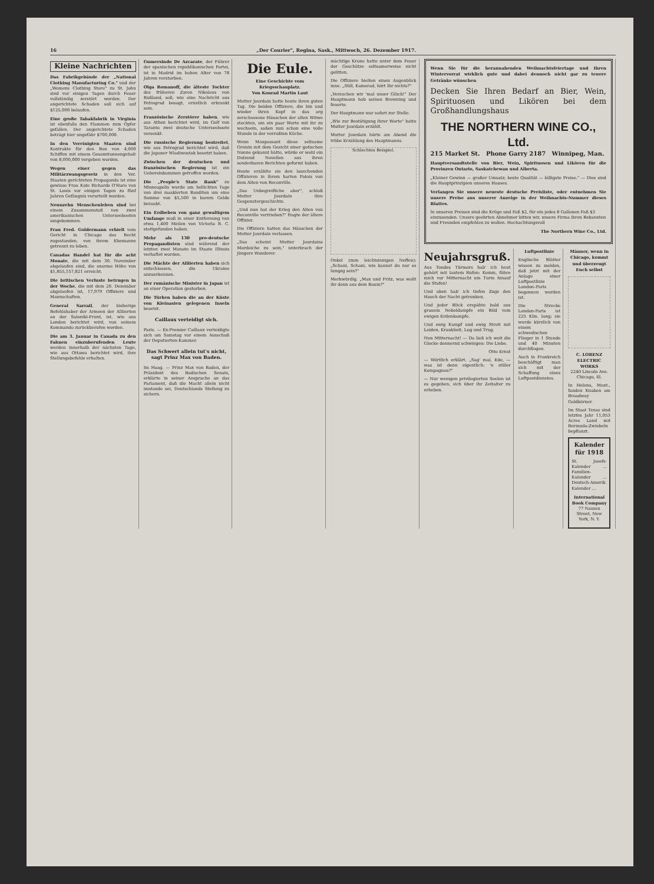16 „Der Courier", Regina, Sask., Mittwoch, 26. Dezember 1917.
Kleine Nachrichten
Das Fabrikgebäude der „National Clothing Manufacturing Co." und der „Womens Clothing Store" zu St. John sind vor einigen Tagen durch Feuer vollständig zerstört worden. Der angerichtete Schaden soll sich auf $125,000 belaufen.
Eine große Tabakfabrik in Virginia ist ebenfalls den Flammen zum Opfer gefallen. Der angerichtete Schaden beträgt hier ungefähr $700,000.
In den Vereinigten Staaten sind Kontrakte für den Bau von 4,000 Schiffen mit einem Gesamttonnengehalt von 8,000,000 vergeben worden.
Wegen einer gegen das Militärzwangsgesetz in den Ver. Staaten gerichteten Propaganda ist eine gewisse Frau Kate Richards O'Hare von St. Louis vor einigen Tagen zu fünf Jahren Gefängnis verurteilt worden.
Neunzehn Menschenleben sind bei einem Zusammenstoß von zwei amerikanischen Unterseebooten umgekommen.
Frau Fred. Goldermann erhielt vom Gericht in Chicago das Recht zugestanden, von ihrem Ehemanne getrennt zu leben.
Canadas Handel hat für die acht Monate, die mit dem 30. November abgelaufen sind, die enorme Höhe von $1,855,157,821 erreicht.
Die britischen Verluste betrugen in der Woche, die mit dem 20. Dezember abgelaufen ist, 17,979 Offiziere und Mannschaften.
General Sarrail, der bisherige Befehlshaber der Armeen der Alliierten an der Saloniki-Front, ist, wie aus London berichtet wird, von seinem Kommando zurückberufen worden.
Die am 3. Januar in Canada zu den Fahnen einzuberufenden Leute werden innerhalb der nächsten Tage, wie aus Ottawa berichtet wird, ihre Stellungsbefehle erhalten.
Gumersindo De Azcarate, der Führer der spanischen republikanischen Partei, ist in Madrid im hohen Alter von 78 Jahren verstorben.
Olga Romanoff, die älteste Tochter des früheren Zaren Nikolaus von Rußland, soll, wie eine Nachricht aus Petrograd besagt, ernstlich erkrankt sein.
Französische Zerstörer haben, wie aus Athen berichtet wird, im Golf von Taranto zwei deutsche Unterseeboote versenkt.
Die russische Regierung bestreitet, wie aus Petrograd berichtet wird, daß die Japaner Wladiwostok besetzt haben.
Zwischen der deutschen und französischen Regierung ist ein Uebereinkommen getroffen worden.
Die „People's State Bank" zu Minneapolis wurde am hellichten Tage von drei maskierten Banditen um eine Summe von $5,500 in barem Gelde beraubt.
Ein Erdbeben von ganz gewaltigem Umfange muß in einer Entfernung von etwa 1,400 Meilen von Victoria B. C. stattgefunden haben.
Mehr als 130 pro-deutsche Propagandisten sind während der letzten zwei Monate im Staate Illinois verhaftet worden.
Die Mächte der Alliierten haben sich entschlossen, die Ukraine anzuerkennen.
Der rumänische Minister in Japan ist an einer Operation gestorben.
Die Türken haben die an der Küste von Kleinasien gelegenen Inseln besetzt.
Caillaux verteidigt sich.
Paris. — Ex-Premier Caillaux verteidigte sich am Samstag vor einem Ausschuß der Deputierten-Kammer.
Das Schwert allein tut's nicht, sagt Prinz Max von Baden.
Im Haag. — Prinz Max von Baden, der Präsident des Badischen Senats, erklärte in seiner Ansprache an das Parlament, daß die Macht allein nicht imstande sei, Deutschlands Stellung zu sichern.
Die Eule.
Eine Geschichte vom Kriegsschauplatz.
Von Konrad Martin Laut
Mutter Jourdain hatte heute ihren guten Tag. Die beiden Offiziere, die hin und wieder ihren Kopf in das arg zerschossene Häuschen der alten Witwe steckten, um ein paar Worte mit ihr zu wechseln, saßen nun schon eine volle Stunde in der verrußten Küche.
Wenn Maupassant diese seltsame Greisin mit dem Gesicht einer gotischen Nonne gekannt hätte, würde er wohl ein Dutzend Novellen aus ihren sonderbaren Berichten geformt haben.
Heute erzählte sie den lauschenden Offizieren in ihrem harten Patois von dem Alten von Reconville.
„Das Unbegreifliche aber", schloß Mutter Jourdain ihre Gespenstergeschichte.
„Und nun hat der Krieg den Alten von Reconville vertrieben?" fragte der ältere Offizier.
Die Offiziere hatten das Häuschen der Mutter Jourdain verlassen.
„Das scheint Mutter Jourdains Mordeiche zu sein," unterbrach der jüngere Wanderer.
mächtige Krone hatte unter dem Feuer der Geschütze seltsamerweise nicht gelitten.
Die Offiziere hielten einen Augenblick inne. „Still, Kamerad, hört Ihr nichts?"
„Versuchen wir 'mal unser Glück!" Der Hauptmann hob seinen Browning und feuerte.
Der Hauptmann war sofort zur Stelle.
„Wie zur Bestätigung ihrer Worte" hatte Mutter Jourdain erzählt.
Mutter Jourdain hörte am Abend die trübe Erzählung des Hauptmanns.
Schlechtes Beispiel.
Onkel (zum leichtsinnigen Neffen): „Schani, Schani, wie kannst du nur so lumpig sein?"
Merkwürdig. „Max und Fritz, was wollt ihr denn aus dem Baum?"
Wenn Sie für die herannahenden Weihnachtsfeiertage und Ihren Wintervorrat wirklich gute und dabei dennoch nicht gar zu teuere Getränke wünschen
Decken Sie Ihren Bedarf an Bier, Wein, Spirituosen und Likören bei dem Großhandlungshaus
THE NORTHERN WINE CO., Ltd.
215 Market St. Phone Garry 2187 Winnipeg, Man.
Hauptversandtstelle von Bier, Wein, Spirituosen und Likören für die Provinzen Ontario, Saskatchewan und Alberta.
„Kleiner Gewinn — großer Umsatz; beste Qualität — billigste Preise." — Dies sind die Hauptprinzipien unseres Hauses.
Verlangen Sie unsere neueste deutsche Preisliste, oder entnehmen Sie unsere Preise aus unserer Anzeige in der Weihnachts-Nummer dieses Blattes.
In unseren Preisen sind die Krüge und Faß $2, für ein jedes 8 Gallonen Faß $3 einzusenden. Unsere geehrten Abnehmer bitten wir, unsere Firma ihren Bekannten und Freunden empfehlen zu wollen. Hochachtungsvoll
The Northern Wine Co., Ltd.
Neujahrsgruß.
Aus Tondes Türmers hab' ich heut gehört mit lautem Rufen: Komm, führe mich vor Mitternacht um Turm hinauf die Stufen!
Und oben hab' ich tiefen Zugs den Hauch der Nacht getrunken.
Und jeder Blick erspähte bald aus grauem Nebeldampfe ein Bild vom ewigen Erdenkampfe.
Und ewig Kampf und ewig Streit mit Leiden, Krankheit, Lug und Trug.
Nun Mitternacht! — Da ließ ich weit die Glocke donnernd schwingen: Die Liebe.
Otto Ernst
— Wörtlich erklärt. „Sag' mal, Ede, — was ist denn eigentlich: 'n stiller Kompagnon?"
— Nur wenigen privilegierten Seelen ist es gegeben, sich über ihr Zeitalter zu erheben.
Luftpostlinie
Englische Blätter wissen zu melden, daß jetzt mit der Anlage einer Luftpostlinie London–Paris begonnen worden ist.
Die Strecke London-Paris ist 225 Klm. lang; sie wurde kürzlich von einem schwedischen Flieger in 1 Stunde und 40 Minuten durchflogen.
Auch in Frankreich beschäftigt man sich mit der Schaffung eines Luftpostdienstes.
Männer, wenn in Chicago, kommt und überzeugt Euch selbst
C. LORENZ ELECTRIC WORKS
2240 Lincoln Ave. Chicago, Ill.
In Helena, Mont., fanden Knaben am Broadway Goldkörner.
Im Staat Texas sind letztes Jahr 11,053 Acres Land mit Bermuda-Zwiebeln bepflanzt.
Kalender für 1918
St. Josefs-Kalender ... Familien-Kalender ... Deutsch-Amerik. Kalender ...
International Book Company
77 Nassau Street, New York, N. Y.